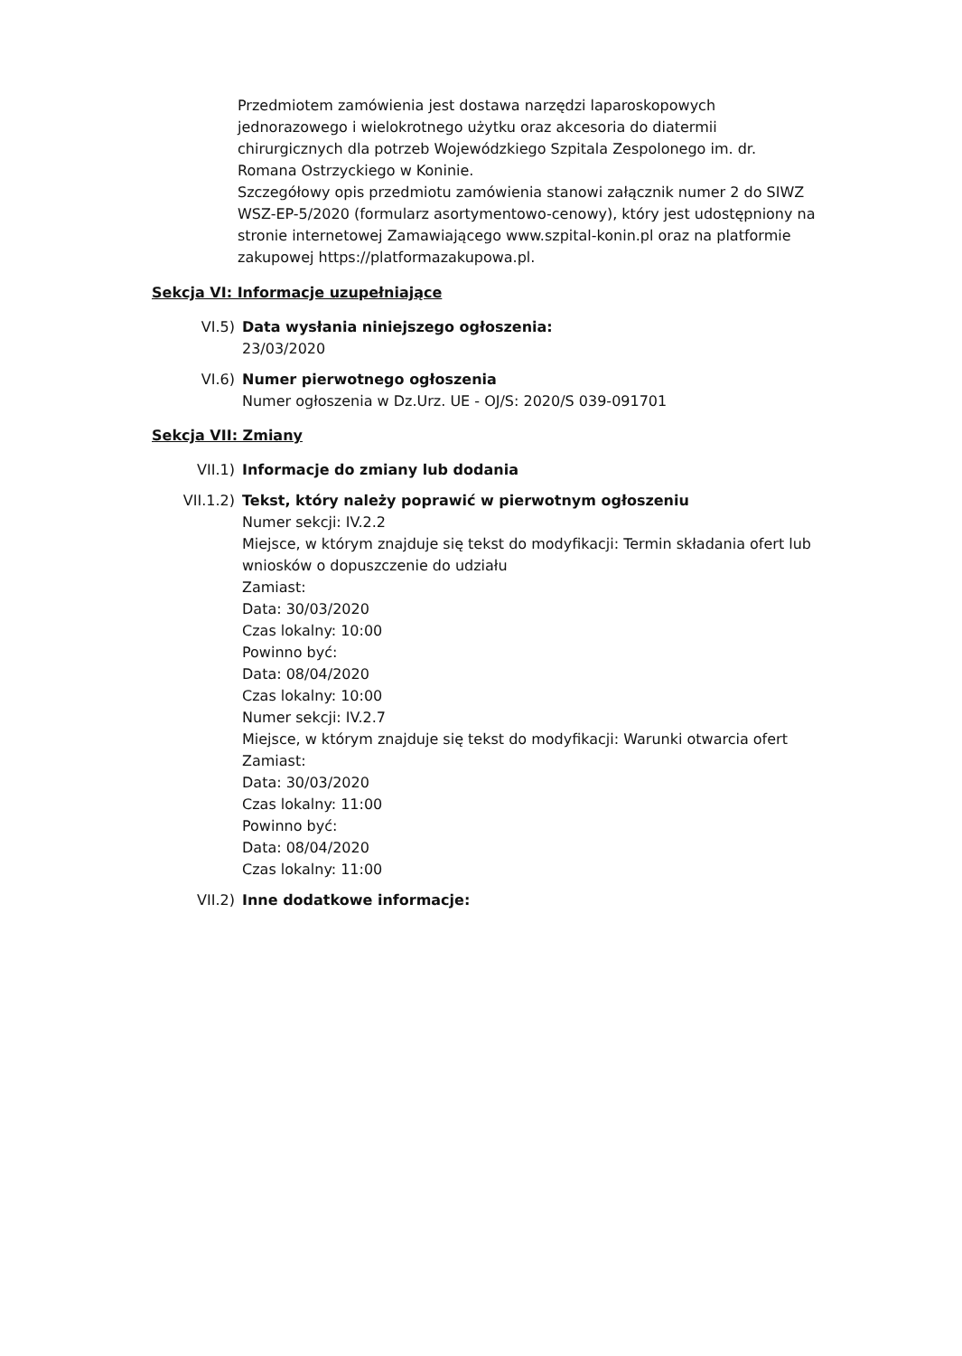Przedmiotem zamówienia jest dostawa narzędzi laparoskopowych jednorazowego i wielokrotnego użytku oraz akcesoria do diatermii chirurgicznych dla potrzeb Wojewódzkiego Szpitala Zespolonego im. dr. Romana Ostrzyckiego w Koninie.
Szczegółowy opis przedmiotu zamówienia stanowi załącznik numer 2 do SIWZ WSZ-EP-5/2020 (formularz asortymentowo-cenowy), który jest udostępniony na stronie internetowej Zamawiającego www.szpital-konin.pl oraz na platformie zakupowej https://platformazakupowa.pl.
Sekcja VI: Informacje uzupełniające
VI.5) Data wysłania niniejszego ogłoszenia:
23/03/2020
VI.6) Numer pierwotnego ogłoszenia
Numer ogłoszenia w Dz.Urz. UE - OJ/S: 2020/S 039-091701
Sekcja VII: Zmiany
VII.1) Informacje do zmiany lub dodania
VII.1.2) Tekst, który należy poprawić w pierwotnym ogłoszeniu
Numer sekcji: IV.2.2
Miejsce, w którym znajduje się tekst do modyfikacji: Termin składania ofert lub wniosków o dopuszczenie do udziału
Zamiast:
Data: 30/03/2020
Czas lokalny: 10:00
Powinno być:
Data: 08/04/2020
Czas lokalny: 10:00
Numer sekcji: IV.2.7
Miejsce, w którym znajduje się tekst do modyfikacji: Warunki otwarcia ofert
Zamiast:
Data: 30/03/2020
Czas lokalny: 11:00
Powinno być:
Data: 08/04/2020
Czas lokalny: 11:00
VII.2) Inne dodatkowe informacje: